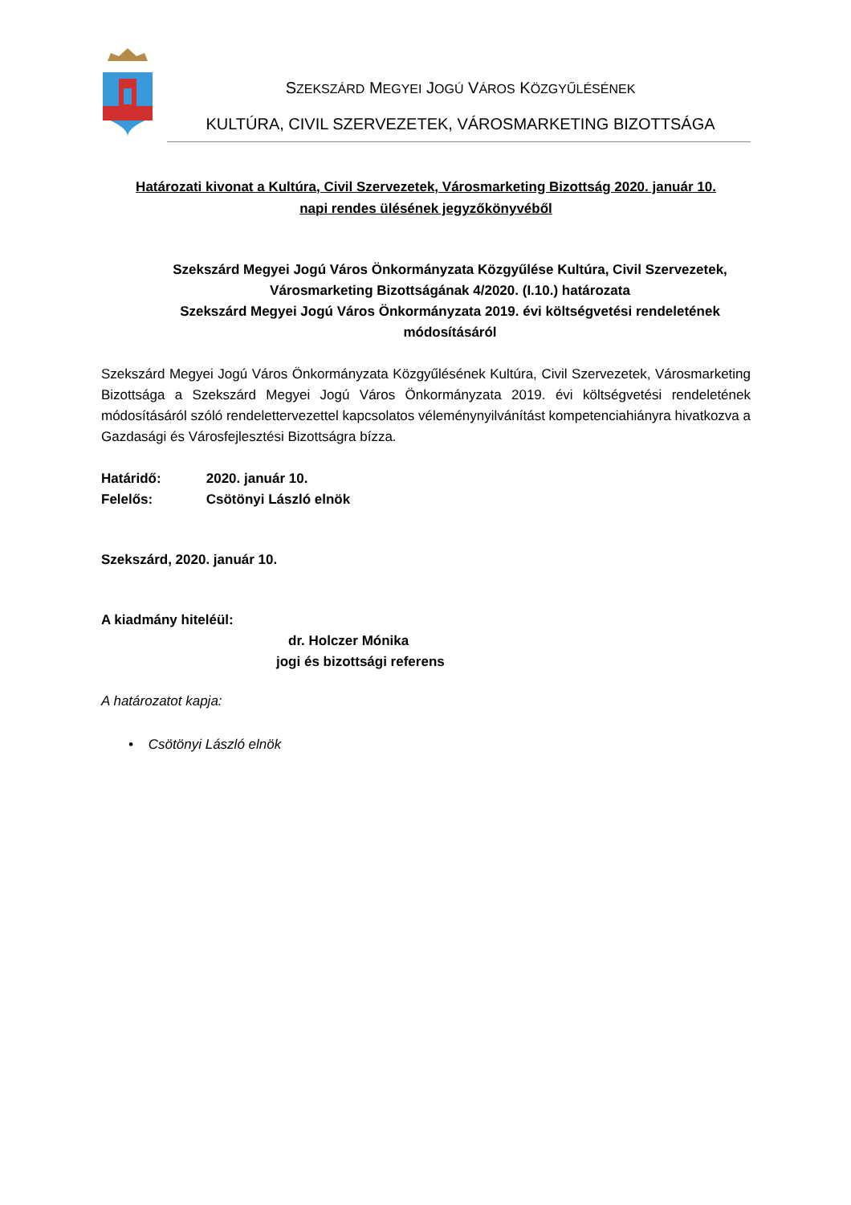SZEKSZÁRD MEGYEI JOGÚ VÁROS KÖZGYŰLÉSÉNEK
KULTÚRA, CIVIL SZERVEZETEK, VÁROSMARKETING BIZOTTSÁGA
Határozati kivonat a Kultúra, Civil Szervezetek, Városmarketing Bizottság 2020. január 10.
napi rendes ülésének jegyzőkönyvéből
Szekszárd Megyei Jogú Város Önkormányzata Közgyűlése Kultúra, Civil Szervezetek, Városmarketing Bizottságának 4/2020. (I.10.) határozata
Szekszárd Megyei Jogú Város Önkormányzata 2019. évi költségvetési rendeletének módosításáról
Szekszárd Megyei Jogú Város Önkormányzata Közgyűlésének Kultúra, Civil Szervezetek, Városmarketing Bizottsága a Szekszárd Megyei Jogú Város Önkormányzata 2019. évi költségvetési rendeletének módosításáról szóló rendelettervezettel kapcsolatos véleménynyilvánítást kompetenciahiányra hivatkozva a Gazdasági és Városfejlesztési Bizottságra bízza.
Határidő: 2020. január 10.
Felelős: Csötönyi László elnök
Szekszárd, 2020. január 10.
A kiadmány hiteléül:
dr. Holczer Mónika
jogi és bizottsági referens
A határozatot kapja:
• Csötönyi László elnök